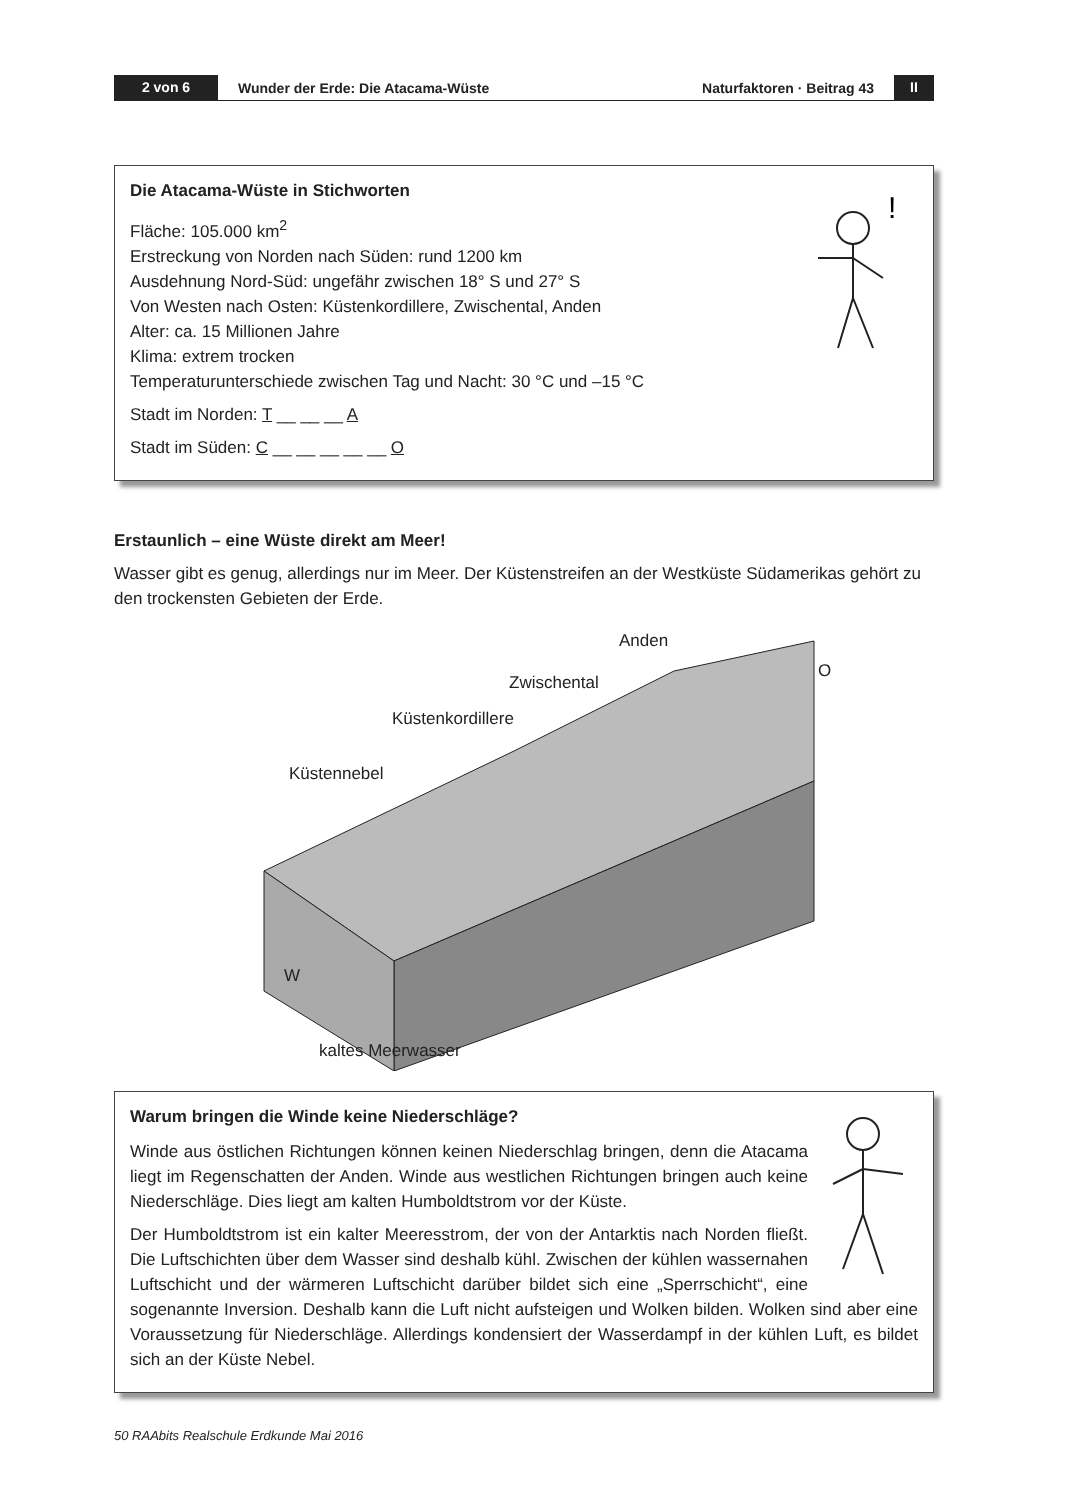2 von 6
Wunder der Erde: Die Atacama-Wüste
Naturfaktoren · Beitrag 43
II
!
Die Atacama-Wüste in Stichworten
Fläche: 105.000 km<sup>2</sup>
Erstreckung von Norden nach Süden: rund 1200 km
Ausdehnung Nord-Süd: ungefähr zwischen 18° S und 27° S
Von Westen nach Osten: Küstenkordillere, Zwischental, Anden
Alter: ca. 15 Millionen Jahre
Klima: extrem trocken
Temperaturunterschiede zwischen Tag und Nacht: 30 °C und –15 °C
Stadt im Norden: T __ __ __ A
Stadt im Süden: C __ __ __ __ __ O
Erstaunlich – eine Wüste direkt am Meer!
Wasser gibt es genug, allerdings nur im Meer. Der Küstenstreifen an der Westküste Südamerikas gehört zu den trockensten Gebieten der Erde.
Anden
Zwischental
Küstenkordillere
Küstennebel
W
O
kaltes Meerwasser
Warum bringen die Winde keine Niederschläge?
Winde aus östlichen Richtungen können keinen Niederschlag bringen, denn die Atacama liegt im Regenschatten der Anden. Winde aus westlichen Richtungen bringen auch keine Niederschläge. Dies liegt am kalten Humboldtstrom vor der Küste.
Der Humboldtstrom ist ein kalter Meeresstrom, der von der Antarktis nach Norden fließt. Die Luftschichten über dem Wasser sind deshalb kühl. Zwischen der kühlen wassernahen Luftschicht und der wärmeren Luftschicht darüber bildet sich eine „Sperrschicht“, eine sogenannte Inversion. Deshalb kann die Luft nicht aufsteigen und Wolken bilden. Wolken sind aber eine Voraus­setzung für Niederschläge. Allerdings kondensiert der Wasserdampf in der kühlen Luft, es bildet sich an der Küste Nebel.
50 RAAbits Realschule Erdkunde Mai 2016